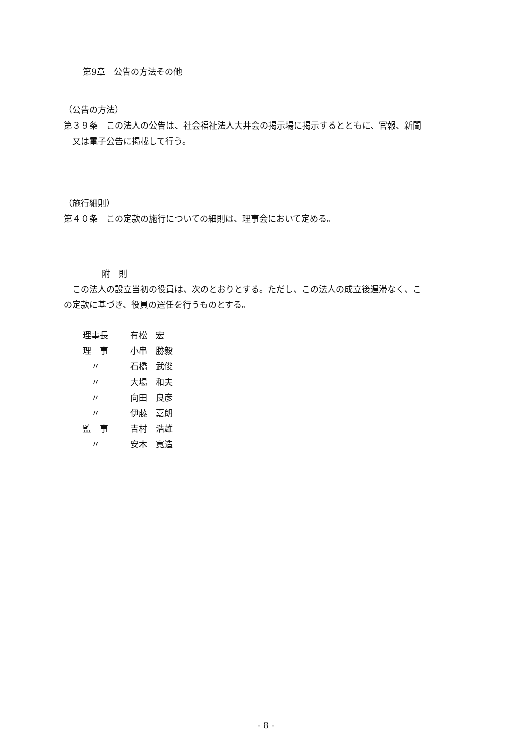第9章　公告の方法その他
（公告の方法）
第３９条　この法人の公告は、社会福祉法人大井会の掲示場に掲示するとともに、官報、新聞
又は電子公告に掲載して行う。
（施行細則）
第４０条　この定款の施行についての細則は、理事会において定める。
附　則
この法人の設立当初の役員は、次のとおりとする。ただし、この法人の成立後遅滞なく、こ
の定款に基づき、役員の選任を行うものとする。
| 理事長 | 有松 宏 |
| 理 事 | 小串 勝毅 |
| 〃 | 石橋 武俊 |
| 〃 | 大場 和夫 |
| 〃 | 向田 良彦 |
| 〃 | 伊藤 嘉朗 |
| 監 事 | 吉村 浩雄 |
| 〃 | 安木 寛造 |
- 8 -